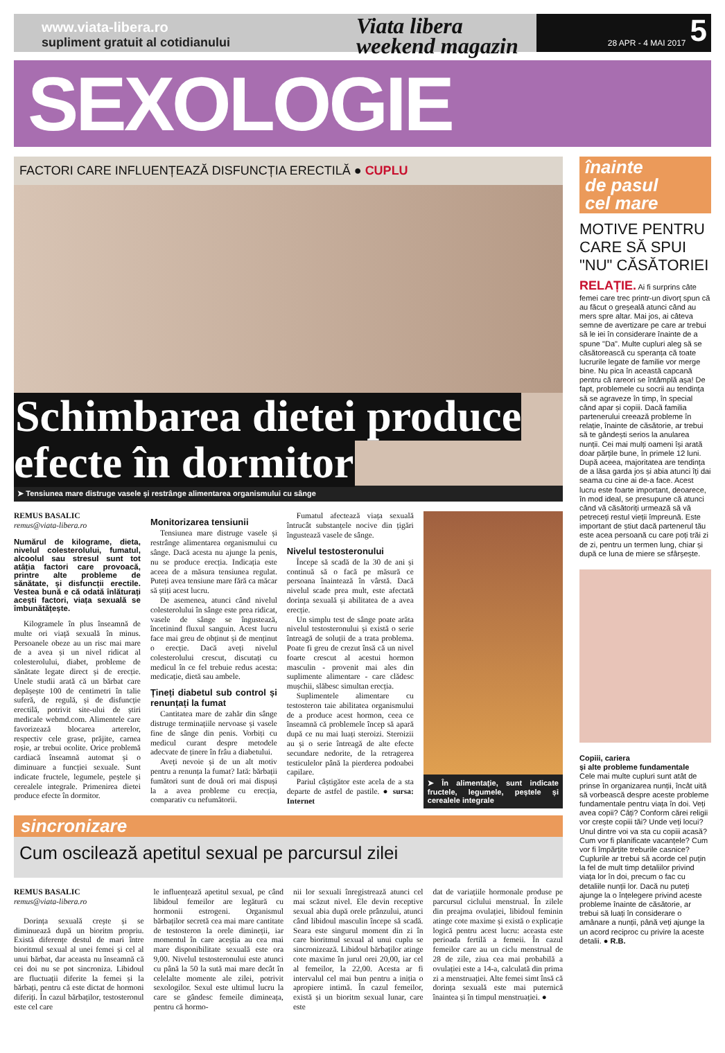www.viata-libera.ro
supliment gratuit al cotidianului
Viata libera weekend magazin
28 APR - 4 MAI 2017 5
SEXOLOGIE
FACTORI CARE INFLUENȚEAZĂ DISFUNCȚIA ERECTILĂ ● CUPLU
Schimbarea dietei produce
efecte în dormitor
➤ Tensiunea mare distruge vasele și restrânge alimentarea organismului cu sânge
REMUS BASALIC
remus@viata-libera.ro
Numărul de kilograme, dieta, nivelul colesterolului, fumatul, alcoolul sau stresul sunt tot atâția factori care provoacă, printre alte probleme de sănătate, și disfuncții erectile. Vestea bună e că odată înlăturați acești factori, viața sexuală se îmbunătățește.
Kilogramele în plus înseamnă de multe ori viață sexuală în minus. Persoanele obeze au un risc mai mare de a avea și un nivel ridicat al colesterolului, diabet, probleme de sănătate legate direct și de erecție. Unele studii arată că un bărbat care depășește 100 de centimetri în talie suferă, de regulă, și de disfuncție erectilă, potrivit site-ului de știri medicale webmd.com. Alimentele care favorizează blocarea arterelor, respectiv cele grase, prăjite, carnea roșie, ar trebui ocolite. Orice problemă cardiacă înseamnă automat și o diminuare a funcției sexuale. Sunt indicate fructele, legumele, peștele și cerealele integrale. Primenirea dietei produce efecte în dormitor.
Monitorizarea tensiunii
Tensiunea mare distruge vasele și restrânge alimentarea organismului cu sânge. Dacă acesta nu ajunge la penis, nu se produce erecția. Indicația este aceea de a măsura tensiunea regulat. Puteți avea tensiune mare fără ca măcar să știți acest lucru.
De asemenea, atunci când nivelul colesterolului în sânge este prea ridicat, vasele de sânge se îngustează, încetinind fluxul sanguin. Acest lucru face mai greu de obținut și de menținut o erecție. Dacă aveți nivelul colesterolului crescut, discutați cu medicul în ce fel trebuie redus acesta: medicație, dietă sau ambele.
Țineți diabetul sub control și renunțați la fumat
Cantitatea mare de zahăr din sânge distruge terminațiile nervoase și vasele fine de sânge din penis. Vorbiți cu medicul curant despre metodele adecvate de ținere în frâu a diabetului.
Aveți nevoie și de un alt motiv pentru a renunța la fumat? Iată: bărbații fumători sunt de două ori mai dispuși la a avea probleme cu erecția, comparativ cu nefumătorii.
Fumatul afectează viața sexuală întrucât substanțele nocive din țigări îngustează vasele de sânge.
Nivelul testosteronului
Începe să scadă de la 30 de ani și continuă să o facă pe măsură ce persoana înaintează în vârstă. Dacă nivelul scade prea mult, este afectată dorința sexuală și abilitatea de a avea erecție.
Un simplu test de sânge poate arăta nivelul testosteronului și există o serie întreagă de soluții de a trata problema. Poate fi greu de crezut însă că un nivel foarte crescut al acestui hormon masculin - provenit mai ales din suplimente alimentare - care clădesc mușchii, slăbesc simultan erecția.
Suplimentele alimentare cu testosteron taie abilitatea organismului de a produce acest hormon, ceea ce înseamnă că problemele încep să apară după ce nu mai luați steroizi. Steroizii au și o serie întreagă de alte efecte secundare nedorite, de la retragerea testiculelor până la pierderea podoabei capilare.
Pariul câștigător este acela de a sta departe de astfel de pastile. ● sursa: Internet
➤ În alimentație, sunt indicate fructele, legumele, peștele și cerealele integrale
sincronizare
Cum oscilează apetitul sexual pe parcursul zilei
REMUS BASALIC
remus@viata-libera.ro
Dorința sexuală crește și se diminuează după un bioritm propriu. Există diferențe destul de mari între bioritmul sexual al unei femei și cel al unui bărbat, dar aceasta nu înseamnă că cei doi nu se pot sincroniza. Libidoul are fluctuații diferite la femei și la bărbați, pentru că este dictat de hormoni diferiți. În cazul bărbaților, testosteronul este cel care
le influențează apetitul sexual, pe când libidoul femeilor are legătură cu hormonii estrogeni. Organismul bărbaților secretă cea mai mare cantitate de testosteron la orele dimineții, iar momentul în care aceștia au cea mai mare disponibilitate sexuală este ora 9,00. Nivelul testosteronului este atunci cu până la 50 la sută mai mare decât în celelalte momente ale zilei, potrivit sexologilor. Sexul este ultimul lucru la care se gândesc femeile dimineața, pentru că hormo-
nii lor sexuali înregistrează atunci cel mai scăzut nivel. Ele devin receptive sexual abia după orele prânzului, atunci când libidoul masculin începe să scadă. Seara este singurul moment din zi în care bioritmul sexual al unui cuplu se sincronizează. Libidoul bărbaților atinge cote maxime în jurul orei 20,00, iar cel al femeilor, la 22,00. Acesta ar fi intervalul cel mai bun pentru a iniția o apropiere intimă. În cazul femeilor, există și un bioritm sexual lunar, care este
dat de variațiile hormonale produse pe parcursul ciclului menstrual. În zilele din preajma ovulației, libidoul feminin atinge cote maxime și există o explicație logică pentru acest lucru: aceasta este perioada fertilă a femeii. În cazul femeilor care au un ciclu menstrual de 28 de zile, ziua cea mai probabilă a ovulației este a 14-a, calculată din prima zi a menstruației. Alte femei simt însă că dorința sexuală este mai puternică înaintea și în timpul menstruației. ●
înainte
de pasul
cel mare
MOTIVE PENTRU CARE SĂ SPUI "NU" CĂSĂTORIEI
RELAȚIE. Ai fi surprins câte femei care trec printr-un divorț spun că au făcut o greșeală atunci când au mers spre altar. Mai jos, ai câteva semne de avertizare pe care ar trebui să le iei în considerare înainte de a spune "Da". Multe cupluri aleg să se căsătorească cu speranța că toate lucrurile legate de familie vor merge bine. Nu pica în această capcană pentru că rareori se întâmplă așa! De fapt, problemele cu socrii au tendința să se agraveze în timp, în special când apar și copiii. Dacă familia partenerului creează probleme în relație, înainte de căsătorie, ar trebui să te gândești serios la anularea nunții. Cei mai mulți oameni își arată doar părțile bune, în primele 12 luni. După aceea, majoritatea are tendința de a lăsa garda jos și abia atunci îți dai seama cu cine ai de-a face. Acest lucru este foarte important, deoarece, în mod ideal, se presupune că atunci când vă căsătoriți urmează să vă petreceți restul vieții împreună. Este important de știut dacă partenerul tău este acea persoană cu care poți trăi zi de zi, pentru un termen lung, chiar și după ce luna de miere se sfârșește.
Copiii, cariera
și alte probleme fundamentale
Cele mai multe cupluri sunt atât de prinse în organizarea nunții, încât uită să vorbească despre aceste probleme fundamentale pentru viața în doi. Veți avea copii? Câți? Conform cărei religii vor crește copiii tăi? Unde veți locui? Unul dintre voi va sta cu copiii acasă? Cum vor fi planificate vacanțele? Cum vor fi împărțite treburile casnice? Cuplurile ar trebui să acorde cel puțin la fel de mult timp detaliilor privind viața lor în doi, precum o fac cu detaliile nunții lor. Dacă nu puteți ajunge la o înțelegere privind aceste probleme înainte de căsătorie, ar trebui să luați în considerare o amânare a nunții, până veți ajunge la un acord reciproc cu privire la aceste detalii. ● R.B.